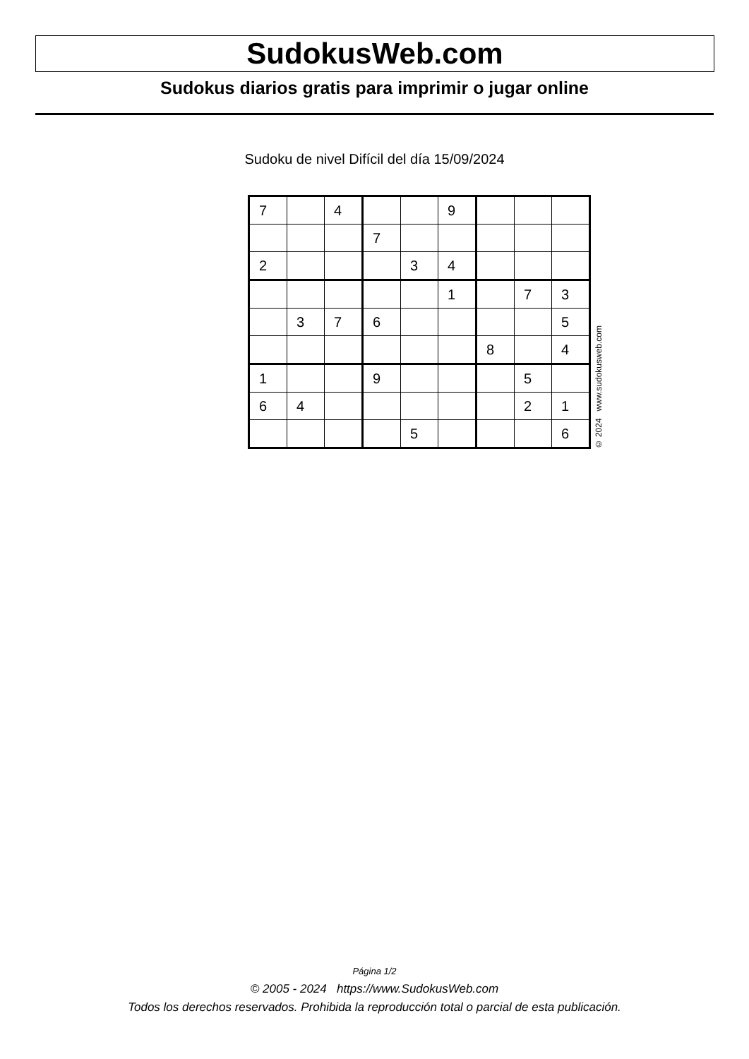SudokusWeb.com
Sudokus diarios gratis para imprimir o jugar online
Sudoku de nivel Difícil del día 15/09/2024
| 7 | | 4 | | | 9 | | | |
| | | | 7 | | | | | |
| 2 | | | | 3 | 4 | | | |
| | | | | | 1 | | 7 | 3 |
| | 3 | 7 | 6 | | | | | 5 |
| | | | | | | 8 | | 4 |
| 1 | | | 9 | | | | 5 | |
| 6 | 4 | | | | | | 2 | 1 |
| | | | | 5 | | | | 6 |
© 2024 www.sudokusweb.com
Página 1/2
© 2005 - 2024 https://www.SudokusWeb.com
Todos los derechos reservados. Prohibida la reproducción total o parcial de esta publicación.